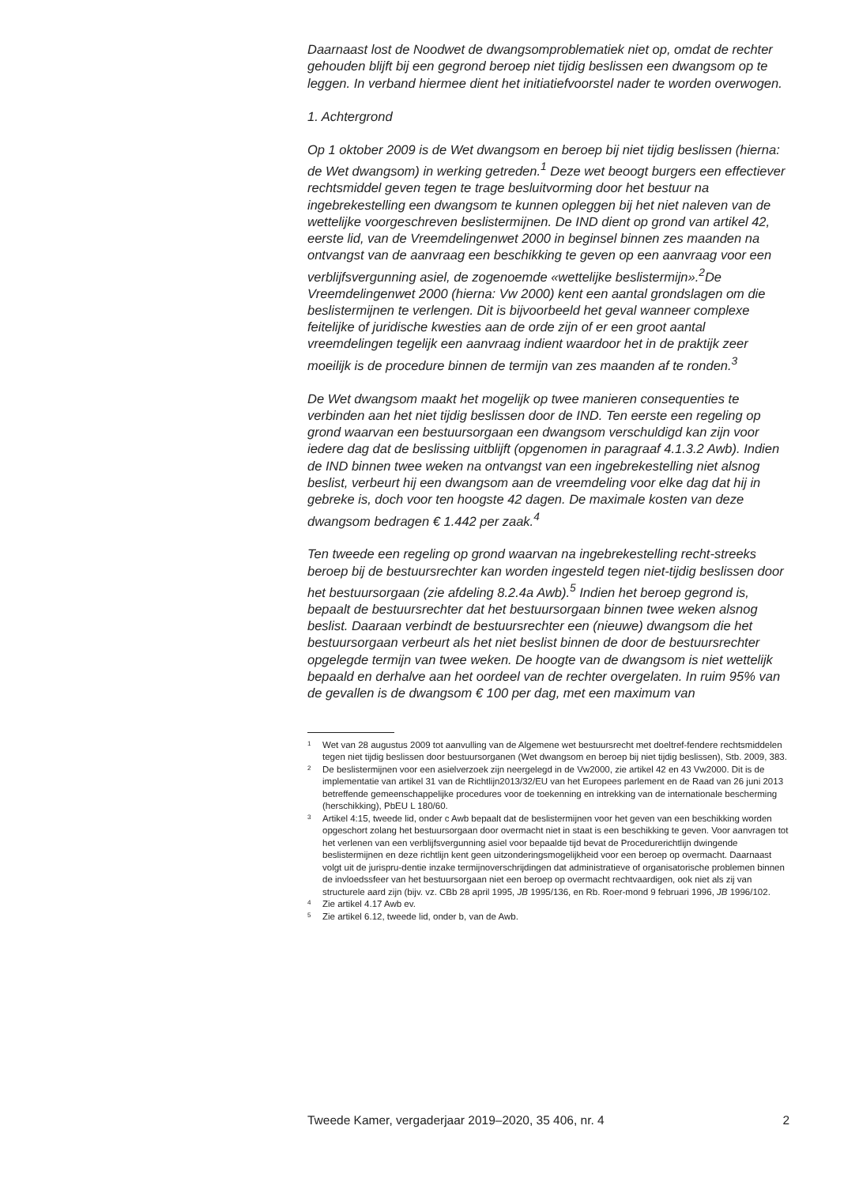Daarnaast lost de Noodwet de dwangsomproblematiek niet op, omdat de rechter gehouden blijft bij een gegrond beroep niet tijdig beslissen een dwangsom op te leggen. In verband hiermee dient het initiatiefvoorstel nader te worden overwogen.
1. Achtergrond
Op 1 oktober 2009 is de Wet dwangsom en beroep bij niet tijdig beslissen (hierna: de Wet dwangsom) in werking getreden.<sup>1</sup> Deze wet beoogt burgers een effectiever rechtsmiddel geven tegen te trage besluitvorming door het bestuur na ingebrekestelling een dwangsom te kunnen opleggen bij het niet naleven van de wettelijke voorgeschreven beslistermijnen. De IND dient op grond van artikel 42, eerste lid, van de Vreemdelingenwet 2000 in beginsel binnen zes maanden na ontvangst van de aanvraag een beschikking te geven op een aanvraag voor een verblijfsvergunning asiel, de zogenoemde «wettelijke beslistermijn».<sup>2</sup>De Vreemdelingenwet 2000 (hierna: Vw 2000) kent een aantal grondslagen om die beslistermijnen te verlengen. Dit is bijvoorbeeld het geval wanneer complexe feitelijke of juridische kwesties aan de orde zijn of er een groot aantal vreemdelingen tegelijk een aanvraag indient waardoor het in de praktijk zeer moeilijk is de procedure binnen de termijn van zes maanden af te ronden.<sup>3</sup>
De Wet dwangsom maakt het mogelijk op twee manieren consequenties te verbinden aan het niet tijdig beslissen door de IND. Ten eerste een regeling op grond waarvan een bestuursorgaan een dwangsom verschuldigd kan zijn voor iedere dag dat de beslissing uitblijft (opgenomen in paragraaf 4.1.3.2 Awb). Indien de IND binnen twee weken na ontvangst van een ingebrekestelling niet alsnog beslist, verbeurt hij een dwangsom aan de vreemdeling voor elke dag dat hij in gebreke is, doch voor ten hoogste 42 dagen. De maximale kosten van deze dwangsom bedragen € 1.442 per zaak.<sup>4</sup>
Ten tweede een regeling op grond waarvan na ingebrekestelling recht-streeks beroep bij de bestuursrechter kan worden ingesteld tegen niet-tijdig beslissen door het bestuursorgaan (zie afdeling 8.2.4a Awb).<sup>5</sup> Indien het beroep gegrond is, bepaalt de bestuursrechter dat het bestuursorgaan binnen twee weken alsnog beslist. Daaraan verbindt de bestuursrechter een (nieuwe) dwangsom die het bestuursorgaan verbeurt als het niet beslist binnen de door de bestuursrechter opgelegde termijn van twee weken. De hoogte van de dwangsom is niet wettelijk bepaald en derhalve aan het oordeel van de rechter overgelaten. In ruim 95% van de gevallen is de dwangsom € 100 per dag, met een maximum van
1 Wet van 28 augustus 2009 tot aanvulling van de Algemene wet bestuursrecht met doeltref-fendere rechtsmiddelen tegen niet tijdig beslissen door bestuursorganen (Wet dwangsom en beroep bij niet tijdig beslissen), Stb. 2009, 383.
2 De beslistermijnen voor een asielverzoek zijn neergelegd in de Vw2000, zie artikel 42 en 43 Vw2000. Dit is de implementatie van artikel 31 van de Richtlijn2013/32/EU van het Europees parlement en de Raad van 26 juni 2013 betreffende gemeenschappelijke procedures voor de toekenning en intrekking van de internationale bescherming (herschikking), PbEU L 180/60.
3 Artikel 4:15, tweede lid, onder c Awb bepaalt dat de beslistermijnen voor het geven van een beschikking worden opgeschort zolang het bestuursorgaan door overmacht niet in staat is een beschikking te geven. Voor aanvragen tot het verlenen van een verblijfsvergunning asiel voor bepaalde tijd bevat de Procedurerichtlijn dwingende beslistermijnen en deze richtlijn kent geen uitzonderingsmogelijkheid voor een beroep op overmacht. Daarnaast volgt uit de jurispru-dentie inzake termijnoverschrijdingen dat administratieve of organisatorische problemen binnen de invloedssfeer van het bestuursorgaan niet een beroep op overmacht rechtvaardigen, ook niet als zij van structurele aard zijn (bijv. vz. CBb 28 april 1995, JB 1995/136, en Rb. Roer-mond 9 februari 1996, JB 1996/102.
4 Zie artikel 4.17 Awb ev.
5 Zie artikel 6.12, tweede lid, onder b, van de Awb.
Tweede Kamer, vergaderjaar 2019–2020, 35 406, nr. 4 2